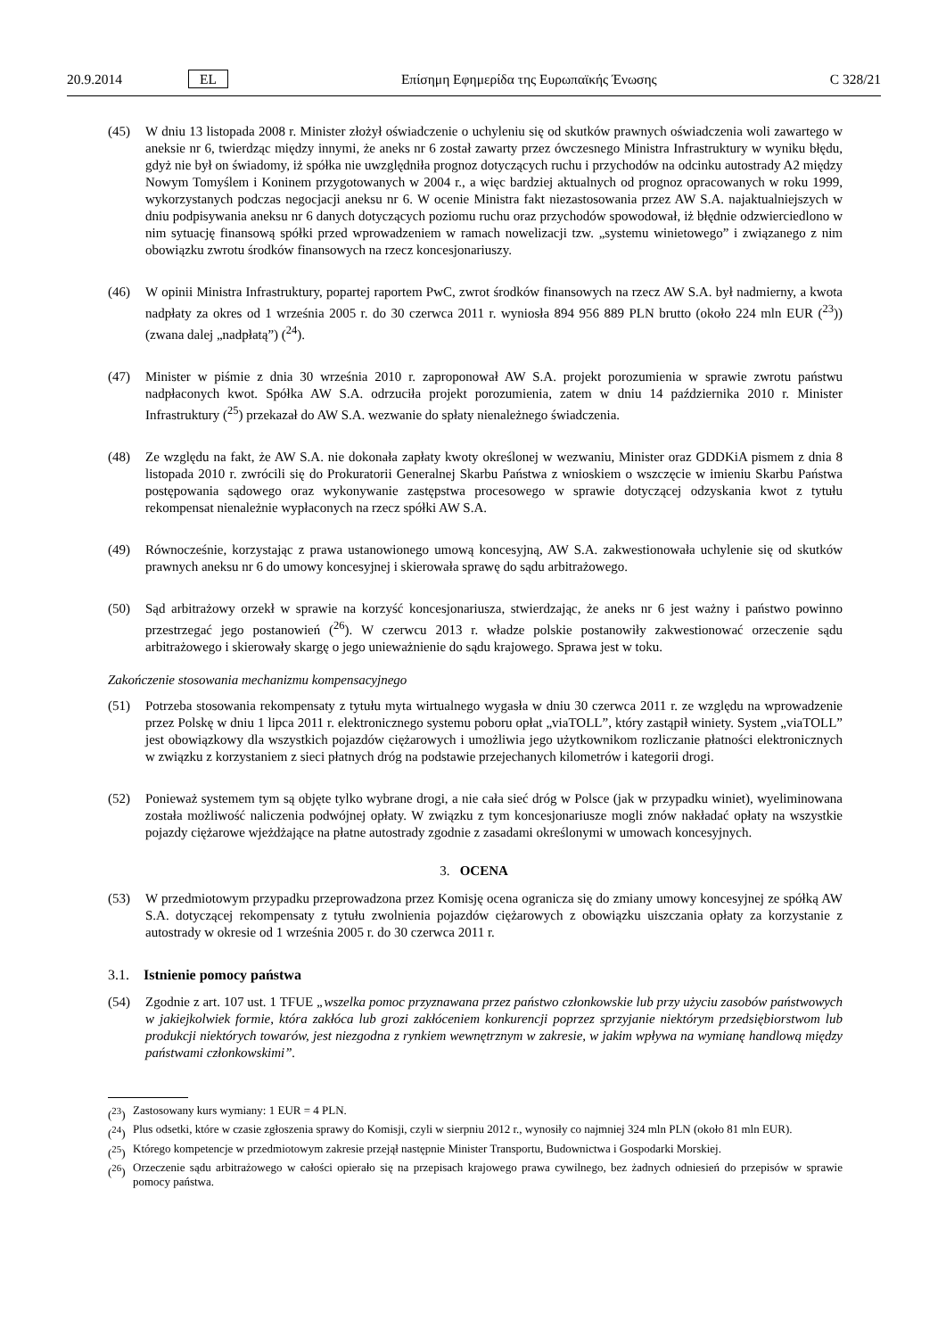20.9.2014 EL Επίσημη Εφημερίδα της Ευρωπαϊκής Ένωσης C 328/21
(45) W dniu 13 listopada 2008 r. Minister złożył oświadczenie o uchyleniu się od skutków prawnych oświadczenia woli zawartego w aneksie nr 6, twierdząc między innymi, że aneks nr 6 został zawarty przez ówczesnego Ministra Infrastruktury w wyniku błędu, gdyż nie był on świadomy, iż spółka nie uwzględniła prognoz dotyczących ruchu i przychodów na odcinku autostrady A2 między Nowym Tomyślem i Koninem przygotowanych w 2004 r., a więc bardziej aktualnych od prognoz opracowanych w roku 1999, wykorzystanych podczas negocjacji aneksu nr 6. W ocenie Ministra fakt niezastosowania przez AW S.A. najaktualniejszych w dniu podpisywania aneksu nr 6 danych dotyczących poziomu ruchu oraz przychodów spowodował, iż błędnie odzwierciedlono w nim sytuację finansową spółki przed wprowadzeniem w ramach nowelizacji tzw. „systemu winietowego” i związanego z nim obowiązku zwrotu środków finansowych na rzecz koncesjonariuszy.
(46) W opinii Ministra Infrastruktury, popartej raportem PwC, zwrot środków finansowych na rzecz AW S.A. był nadmierny, a kwota nadpłaty za okres od 1 września 2005 r. do 30 czerwca 2011 r. wyniosła 894 956 889 PLN brutto (około 224 mln EUR (<sup>23</sup>)) (zwana dalej „nadpłatą”) (<sup>24</sup>).
(47) Minister w piśmie z dnia 30 września 2010 r. zaproponował AW S.A. projekt porozumienia w sprawie zwrotu państwu nadpłaconych kwot. Spółka AW S.A. odrzuciła projekt porozumienia, zatem w dniu 14 października 2010 r. Minister Infrastruktury (<sup>25</sup>) przekazał do AW S.A. wezwanie do spłaty nienależnego świadczenia.
(48) Ze względu na fakt, że AW S.A. nie dokonała zapłaty kwoty określonej w wezwaniu, Minister oraz GDDKiA pismem z dnia 8 listopada 2010 r. zwrócili się do Prokuratorii Generalnej Skarbu Państwa z wnioskiem o wszczęcie w imieniu Skarbu Państwa postępowania sądowego oraz wykonywanie zastępstwa procesowego w sprawie dotyczącej odzyskania kwot z tytułu rekompensat nienależnie wypłaconych na rzecz spółki AW S.A.
(49) Równocześnie, korzystając z prawa ustanowionego umową koncesyjną, AW S.A. zakwestionowała uchylenie się od skutków prawnych aneksu nr 6 do umowy koncesyjnej i skierowała sprawę do sądu arbitrażowego.
(50) Sąd arbitrażowy orzekł w sprawie na korzyść koncesjonariusza, stwierdzając, że aneks nr 6 jest ważny i państwo powinno przestrzegać jego postanowień (<sup>26</sup>). W czerwcu 2013 r. władze polskie postanowiły zakwestionować orzeczenie sądu arbitrażowego i skierowały skargę o jego unieważnienie do sądu krajowego. Sprawa jest w toku.
Zakończenie stosowania mechanizmu kompensacyjnego
(51) Potrzeba stosowania rekompensaty z tytułu myta wirtualnego wygasła w dniu 30 czerwca 2011 r. ze względu na wprowadzenie przez Polskę w dniu 1 lipca 2011 r. elektronicznego systemu poboru opłat „viaTOLL”, który zastąpił winiety. System „viaTOLL” jest obowiązkowy dla wszystkich pojazdów ciężarowych i umożliwia jego użytkownikom rozliczanie płatności elektronicznych w związku z korzystaniem z sieci płatnych dróg na podstawie przejechanych kilometrów i kategorii drogi.
(52) Ponieważ systemem tym są objęte tylko wybrane drogi, a nie cała sieć dróg w Polsce (jak w przypadku winiet), wyeliminowana została możliwość naliczenia podwójnej opłaty. W związku z tym koncesjonariusze mogli znów nakładać opłaty na wszystkie pojazdy ciężarowe wjeżdżające na płatne autostrady zgodnie z zasadami określonymi w umowach koncesyjnych.
3. OCENA
(53) W przedmiotowym przypadku przeprowadzona przez Komisję ocena ogranicza się do zmiany umowy koncesyjnej ze spółką AW S.A. dotyczącej rekompensaty z tytułu zwolnienia pojazdów ciężarowych z obowiązku uiszczania opłaty za korzystanie z autostrady w okresie od 1 września 2005 r. do 30 czerwca 2011 r.
3.1. Istnienie pomocy państwa
(54) Zgodnie z art. 107 ust. 1 TFUE „wszelka pomoc przyznawana przez państwo członkowskie lub przy użyciu zasobów państwowych w jakiejkolwiek formie, która zakłóca lub grozi zakłóceniem konkurencji poprzez sprzyjanie niektórym przedsiębiorstwom lub produkcji niektórych towarów, jest niezgodna z rynkiem wewnętrznym w zakresie, w jakim wpływa na wymianę handlową między państwami członkowskimi”.
(<sup>23</sup>) Zastosowany kurs wymiany: 1 EUR = 4 PLN.
(<sup>24</sup>) Plus odsetki, które w czasie zgłoszenia sprawy do Komisji, czyli w sierpniu 2012 r., wynosiły co najmniej 324 mln PLN (około 81 mln EUR).
(<sup>25</sup>) Którego kompetencje w przedmiotowym zakresie przejął następnie Minister Transportu, Budownictwa i Gospodarki Morskiej.
(<sup>26</sup>) Orzeczenie sądu arbitrażowego w całości opierało się na przepisach krajowego prawa cywilnego, bez żadnych odniesień do przepisów w sprawie pomocy państwa.